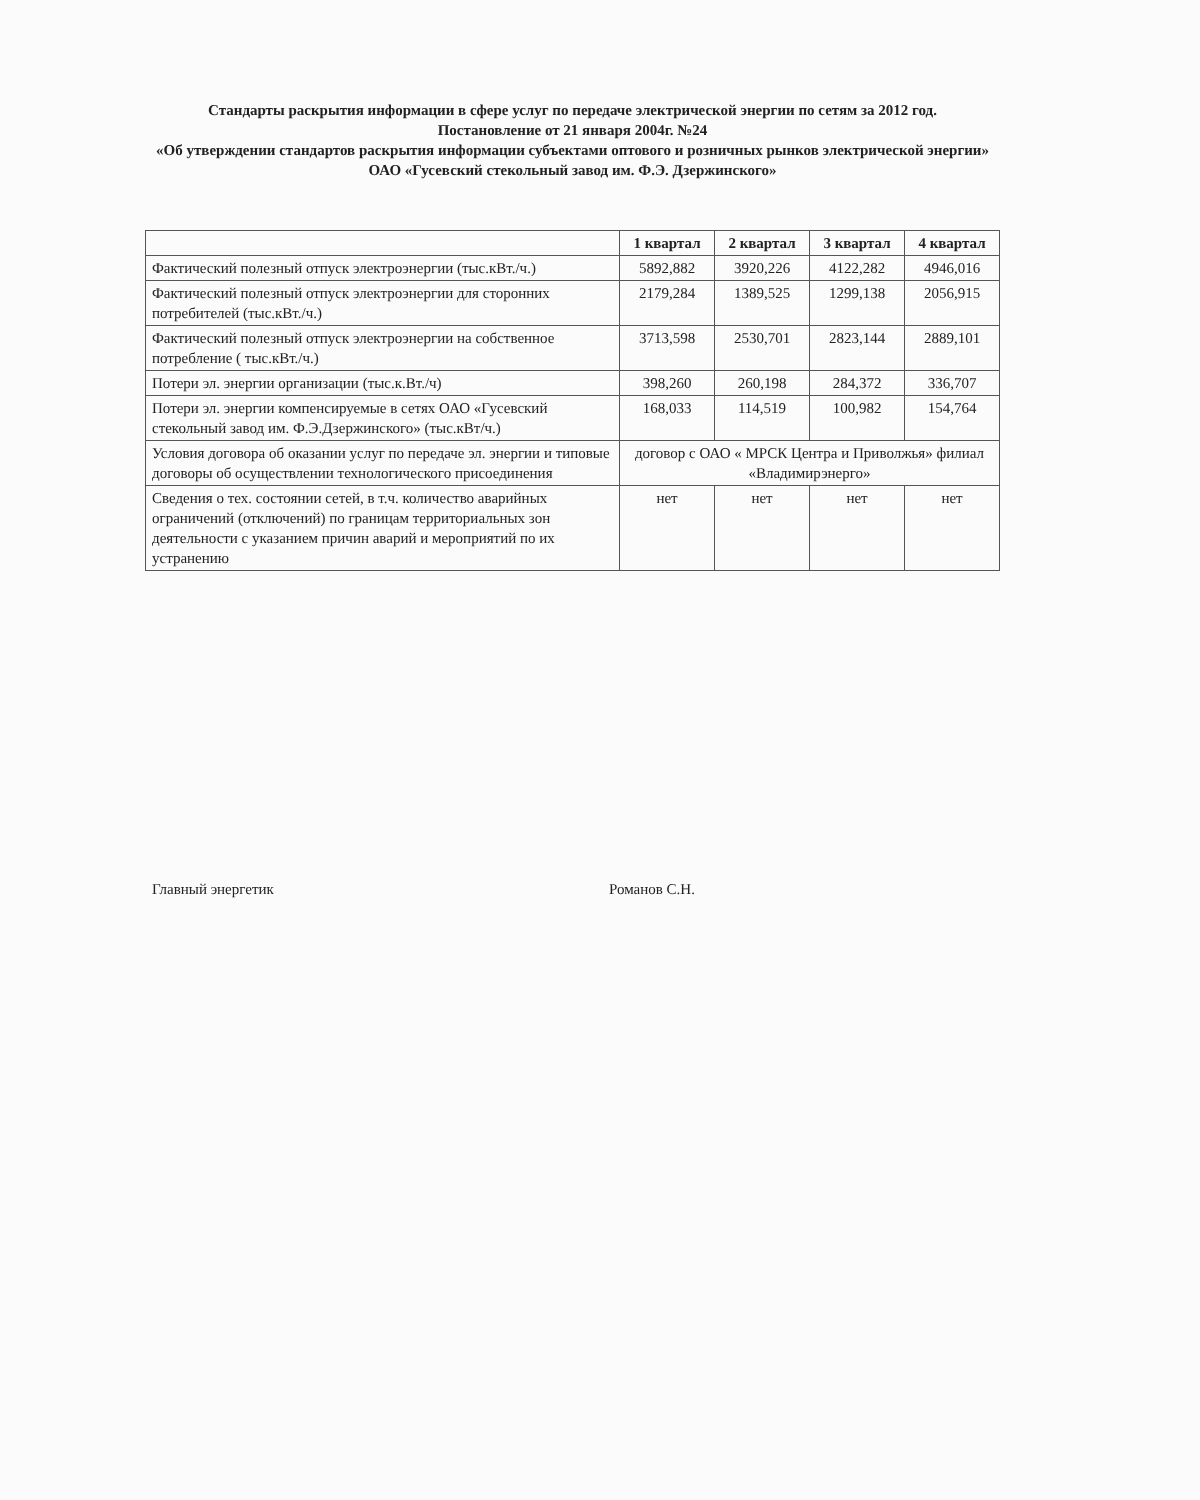Стандарты раскрытия информации в сфере услуг по передаче электрической энергии по сетям за 2012 год.
Постановление от 21 января 2004г. №24
«Об утверждении стандартов раскрытия информации субъектами оптового и розничных рынков электрической энергии»
ОАО «Гусевский стекольный завод им. Ф.Э. Дзержинского»
| | 1 квартал | 2 квартал | 3 квартал | 4 квартал |
| --- | --- | --- | --- | --- |
| Фактический полезный отпуск электроэнергии (тыс.кВт./ч.) | 5892,882 | 3920,226 | 4122,282 | 4946,016 |
| Фактический полезный отпуск электроэнергии для сторонних потребителей (тыс.кВт./ч.) | 2179,284 | 1389,525 | 1299,138 | 2056,915 |
| Фактический полезный отпуск электроэнергии на собственное потребление ( тыс.кВт./ч.) | 3713,598 | 2530,701 | 2823,144 | 2889,101 |
| Потери эл. энергии организации (тыс.к.Вт./ч) | 398,260 | 260,198 | 284,372 | 336,707 |
| Потери эл. энергии компенсируемые в сетях ОАО «Гусевский стекольный завод им. Ф.Э.Дзержинского» (тыс.кВт/ч.) | 168,033 | 114,519 | 100,982 | 154,764 |
| Условия договора об оказании услуг по передаче эл. энергии и типовые договоры об осуществлении технологического присоединения | договор с ОАО « МРСК Центра и Приволжья» филиал «Владимирэнерго» | | | |
| Сведения о тех. состоянии сетей, в т.ч. количество аварийных ограничений (отключений) по границам территориальных зон деятельности с указанием причин аварий и мероприятий по их устранению | нет | нет | нет | нет |
Главный энергетик Романов С.Н.